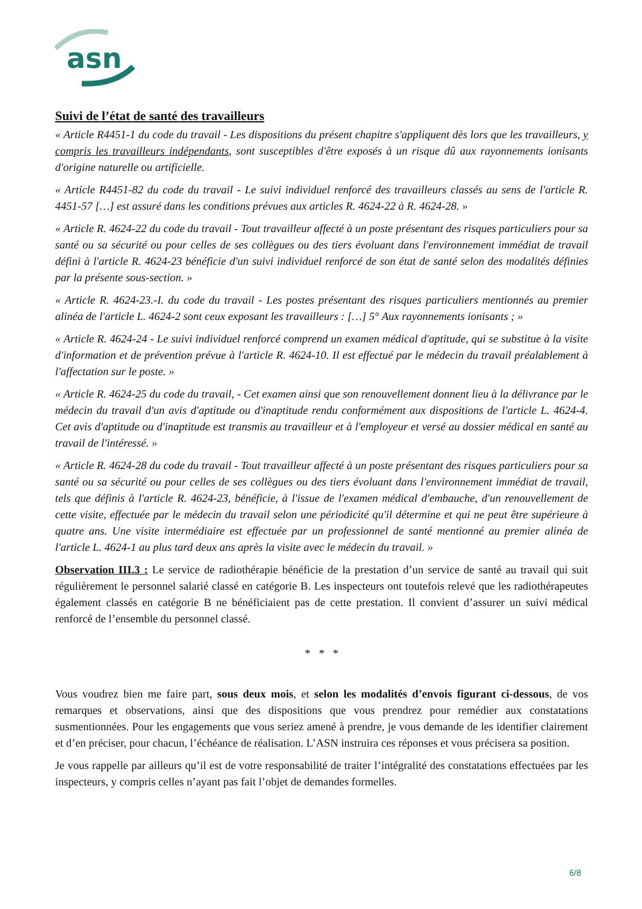asn
Suivi de l’état de santé des travailleurs
« Article R4451-1 du code du travail - Les dispositions du présent chapitre s'appliquent dès lors que les travailleurs, y compris les travailleurs indépendants, sont susceptibles d'être exposés à un risque dû aux rayonnements ionisants d'origine naturelle ou artificielle.
« Article R4451-82 du code du travail - Le suivi individuel renforcé des travailleurs classés au sens de l'article R. 4451-57 […] est assuré dans les conditions prévues aux articles R. 4624-22 à R. 4624-28. »
« Article R. 4624-22 du code du travail - Tout travailleur affecté à un poste présentant des risques particuliers pour sa santé ou sa sécurité ou pour celles de ses collègues ou des tiers évoluant dans l'environnement immédiat de travail défini à l'article R. 4624-23 bénéficie d'un suivi individuel renforcé de son état de santé selon des modalités définies par la présente sous-section. »
« Article R. 4624-23.-I. du code du travail - Les postes présentant des risques particuliers mentionnés au premier alinéa de l'article L. 4624-2 sont ceux exposant les travailleurs : […] 5° Aux rayonnements ionisants ; »
« Article R. 4624-24 - Le suivi individuel renforcé comprend un examen médical d'aptitude, qui se substitue à la visite d'information et de prévention prévue à l'article R. 4624-10. Il est effectué par le médecin du travail préalablement à l'affectation sur le poste. »
« Article R. 4624-25 du code du travail, - Cet examen ainsi que son renouvellement donnent lieu à la délivrance par le médecin du travail d'un avis d'aptitude ou d'inaptitude rendu conformément aux dispositions de l'article L. 4624-4. Cet avis d'aptitude ou d'inaptitude est transmis au travailleur et à l'employeur et versé au dossier médical en santé au travail de l'intéressé. »
« Article R. 4624-28 du code du travail - Tout travailleur affecté à un poste présentant des risques particuliers pour sa santé ou sa sécurité ou pour celles de ses collègues ou des tiers évoluant dans l'environnement immédiat de travail, tels que définis à l'article R. 4624-23, bénéficie, à l'issue de l'examen médical d'embauche, d'un renouvellement de cette visite, effectuée par le médecin du travail selon une périodicité qu'il détermine et qui ne peut être supérieure à quatre ans. Une visite intermédiaire est effectuée par un professionnel de santé mentionné au premier alinéa de l'article L. 4624-1 au plus tard deux ans après la visite avec le médecin du travail. »
Observation III.3 : Le service de radiothérapie bénéficie de la prestation d’un service de santé au travail qui suit régulièrement le personnel salarié classé en catégorie B. Les inspecteurs ont toutefois relevé que les radiothérapeutes également classés en catégorie B ne bénéficiaient pas de cette prestation. Il convient d’assurer un suivi médical renforcé de l’ensemble du personnel classé.
* * *
Vous voudrez bien me faire part, sous deux mois, et selon les modalités d’envois figurant ci-dessous, de vos remarques et observations, ainsi que des dispositions que vous prendrez pour remédier aux constatations susmentionnées. Pour les engagements que vous seriez amené à prendre, je vous demande de les identifier clairement et d’en préciser, pour chacun, l’échéance de réalisation. L’ASN instruira ces réponses et vous précisera sa position.
Je vous rappelle par ailleurs qu’il est de votre responsabilité de traiter l’intégralité des constatations effectuées par les inspecteurs, y compris celles n’ayant pas fait l’objet de demandes formelles.
6/8